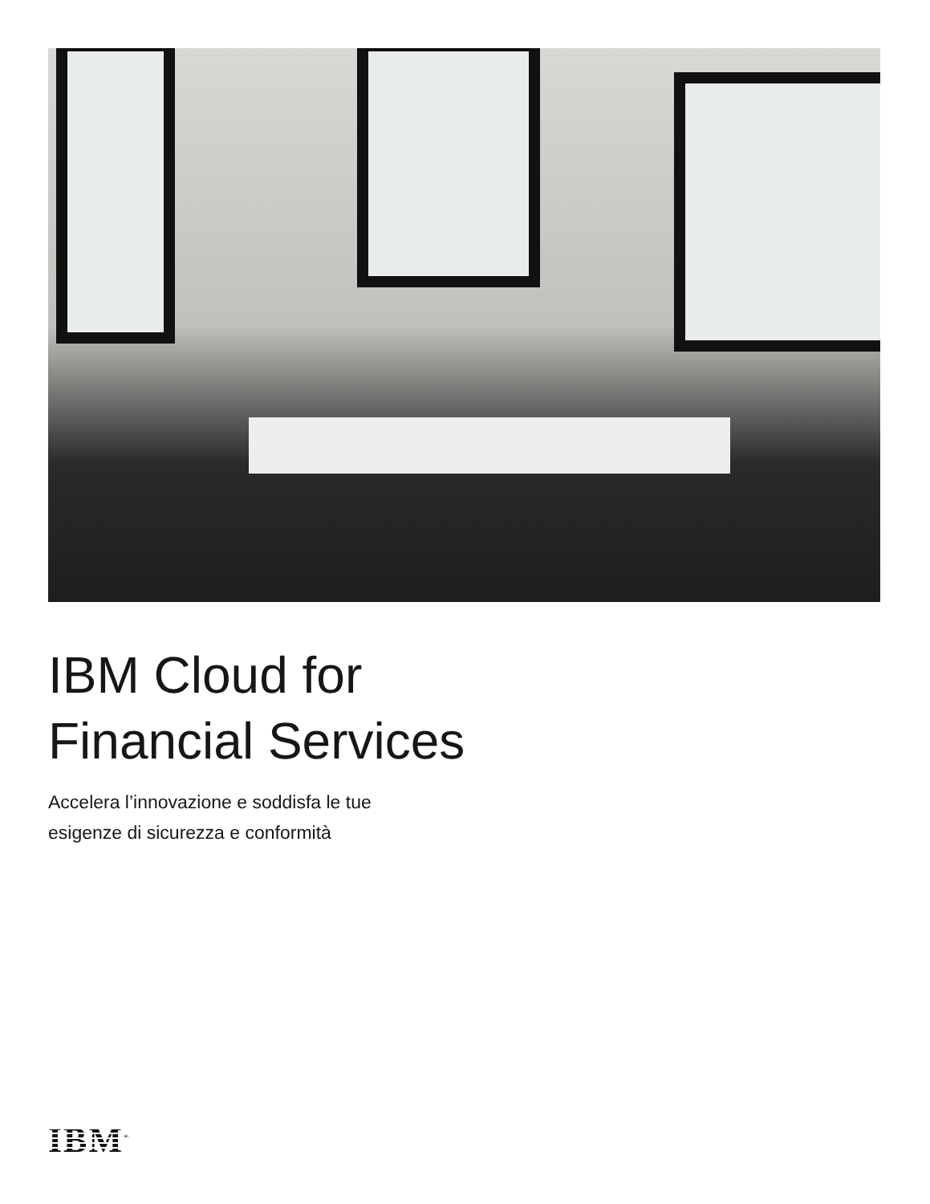IBM Cloud for
Financial Services
Accelera l’innovazione e soddisfa le tue
esigenze di sicurezza e conformità
IBM<sup>®</sup>